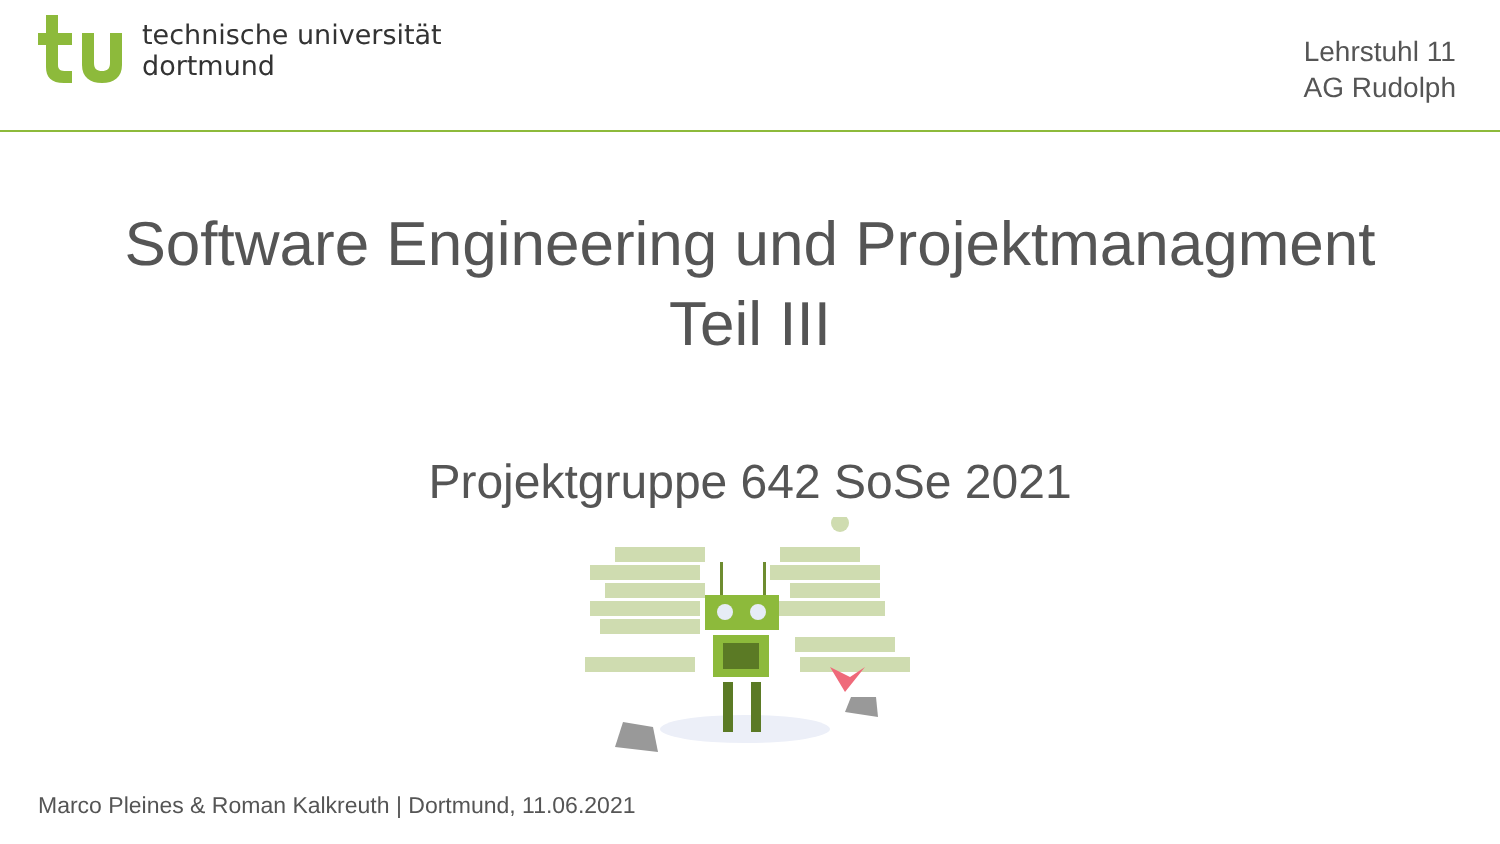technische universität
dortmund
Lehrstuhl 11
AG Rudolph
Software Engineering und Projektmanagment
Teil III
Projektgruppe 642 SoSe 2021
Marco Pleines & Roman Kalkreuth | Dortmund, 11.06.2021